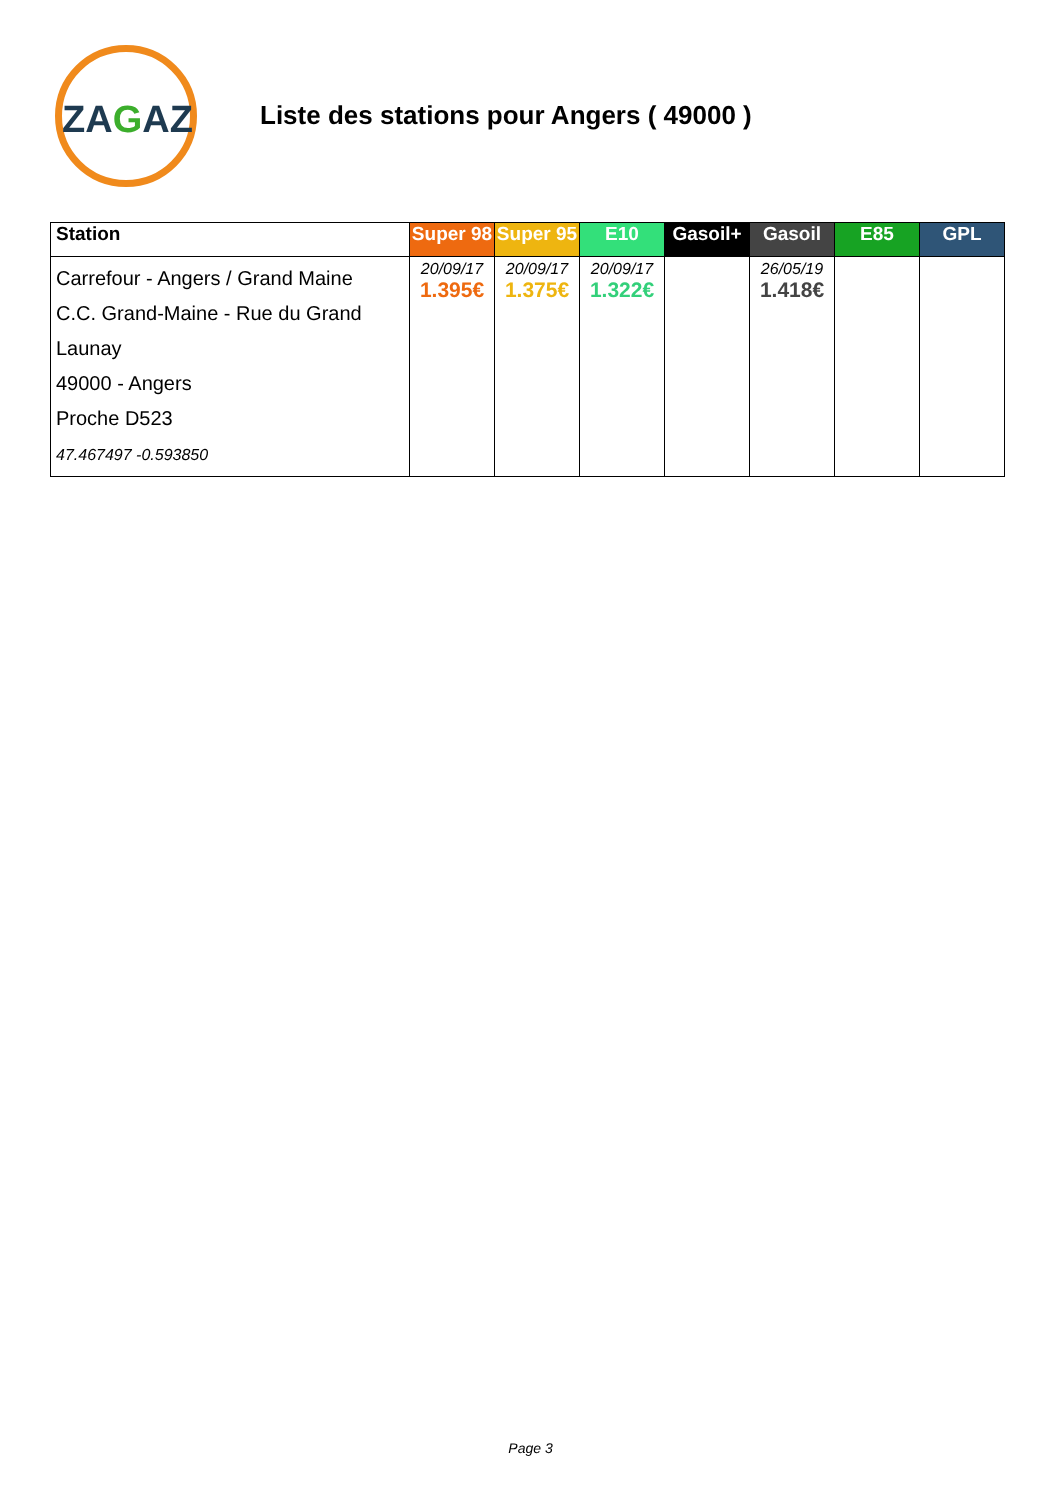ZAGAZ
Liste des stations pour Angers ( 49000 )
| Station | Super 98 | Super 95 | E10 | Gasoil+ | Gasoil | E85 | GPL |
| --- | --- | --- | --- | --- | --- | --- | --- |
| Carrefour - Angers / Grand Maine C.C. Grand-Maine - Rue du Grand Launay 49000 - Angers Proche D523 47.467497 -0.593850 | 20/09/17 1.395€ | 20/09/17 1.375€ | 20/09/17 1.322€ | | 26/05/19 1.418€ | | |
Page 3